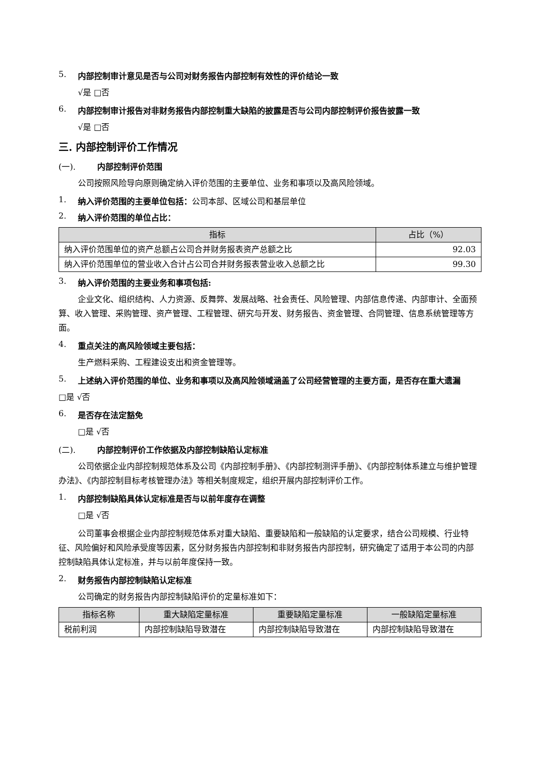5. 内部控制审计意见是否与公司对财务报告内部控制有效性的评价结论一致
√是 □否
6. 内部控制审计报告对非财务报告内部控制重大缺陷的披露是否与公司内部控制评价报告披露一致
√是 □否
三. 内部控制评价工作情况
(一). 内部控制评价范围
公司按照风险导向原则确定纳入评价范围的主要单位、业务和事项以及高风险领域。
1. 纳入评价范围的主要单位包括： 公司本部、区域公司和基层单位
2. 纳入评价范围的单位占比：
| 指标 | 占比（%） |
| --- | --- |
| 纳入评价范围单位的资产总额占公司合并财务报表资产总额之比 | 92.03 |
| 纳入评价范围单位的营业收入合计占公司合并财务报表营业收入总额之比 | 99.30 |
3. 纳入评价范围的主要业务和事项包括:
企业文化、组织结构、人力资源、反舞弊、发展战略、社会责任、风险管理、内部信息传递、内部审计、全面预算、收入管理、采购管理、资产管理、工程管理、研究与开发、财务报告、资金管理、合同管理、信息系统管理等方面。
4. 重点关注的高风险领域主要包括：
生产燃料采购、工程建设支出和资金管理等。
5. 上述纳入评价范围的单位、业务和事项以及高风险领域涵盖了公司经营管理的主要方面，是否存在重大遗漏
□是 √否
6. 是否存在法定豁免
□是 √否
(二). 内部控制评价工作依据及内部控制缺陷认定标准
公司依据企业内部控制规范体系及公司《内部控制手册》、《内部控制测评手册》、《内部控制体系建立与维护管理办法》、《内部控制目标考核管理办法》等相关制度规定，组织开展内部控制评价工作。
1. 内部控制缺陷具体认定标准是否与以前年度存在调整
□是 √否
公司董事会根据企业内部控制规范体系对重大缺陷、重要缺陷和一般缺陷的认定要求，结合公司规模、行业特征、风险偏好和风险承受度等因素，区分财务报告内部控制和非财务报告内部控制，研究确定了适用于本公司的内部控制缺陷具体认定标准，并与以前年度保持一致。
2. 财务报告内部控制缺陷认定标准
公司确定的财务报告内部控制缺陷评价的定量标准如下：
| 指标名称 | 重大缺陷定量标准 | 重要缺陷定量标准 | 一般缺陷定量标准 |
| --- | --- | --- | --- |
| 税前利润 | 内部控制缺陷导致潜在 | 内部控制缺陷导致潜在 | 内部控制缺陷导致潜在 |